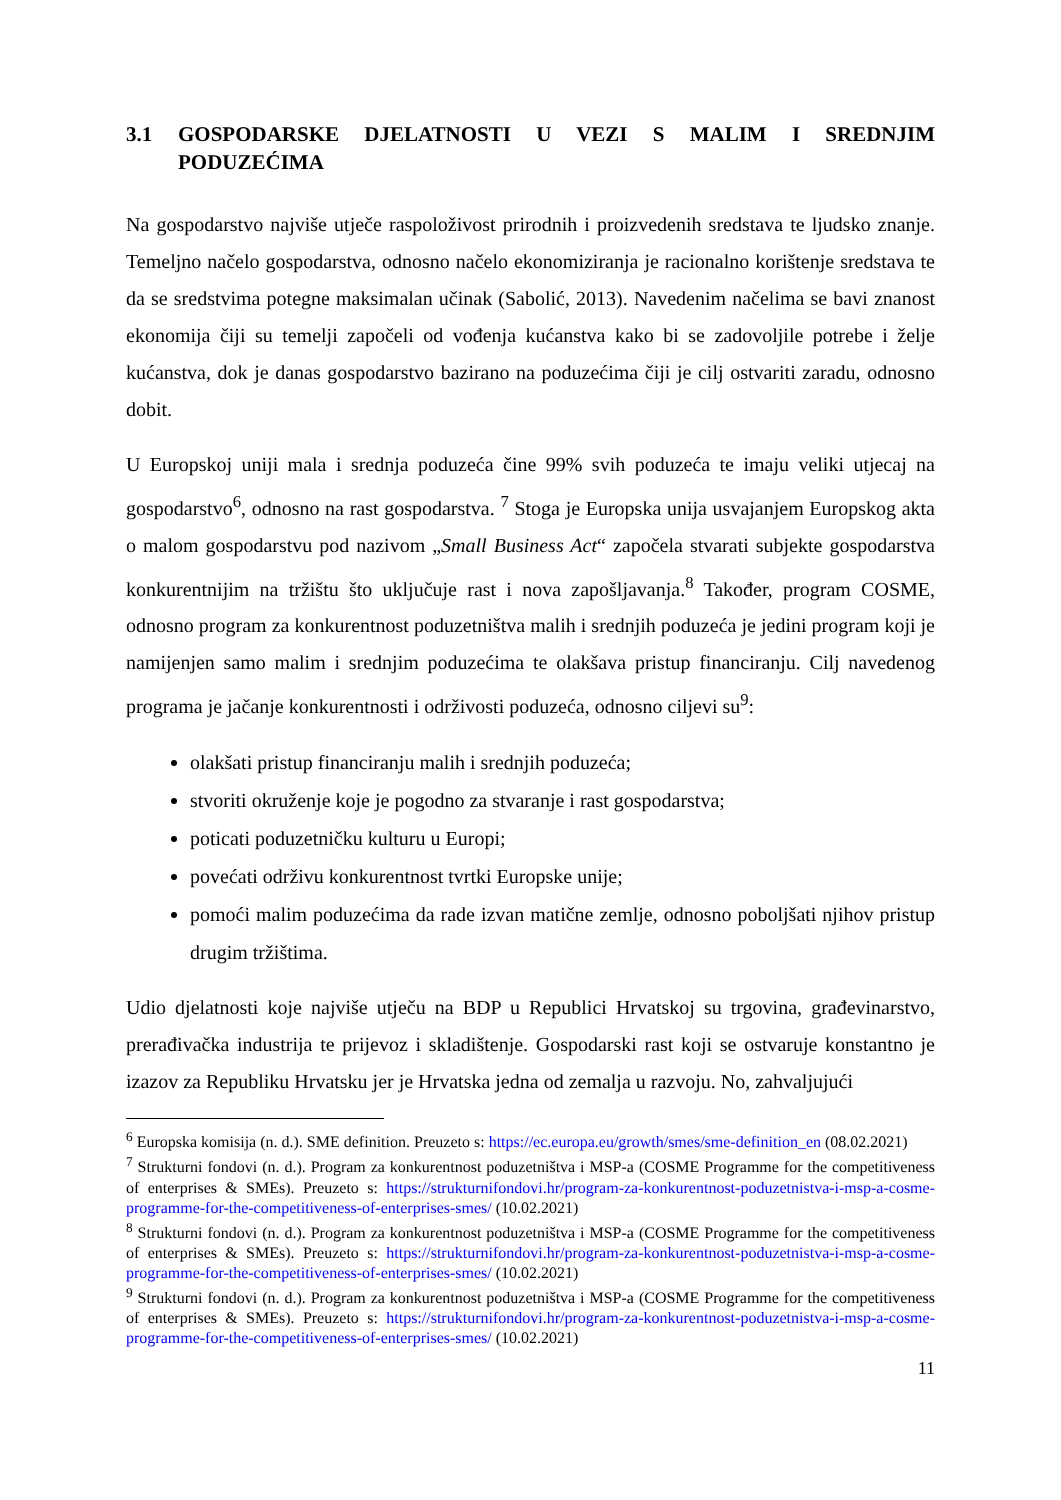3.1 GOSPODARSKE DJELATNOSTI U VEZI S MALIM I SREDNJIM PODUZEĆIMA
Na gospodarstvo najviše utječe raspoloživost prirodnih i proizvedenih sredstava te ljudsko znanje. Temeljno načelo gospodarstva, odnosno načelo ekonomiziranja je racionalno korištenje sredstava te da se sredstvima potegne maksimalan učinak (Sabolić, 2013). Navedenim načelima se bavi znanost ekonomija čiji su temelji započeli od vođenja kućanstva kako bi se zadovoljile potrebe i želje kućanstva, dok je danas gospodarstvo bazirano na poduzećima čiji je cilj ostvariti zaradu, odnosno dobit.
U Europskoj uniji mala i srednja poduzeća čine 99% svih poduzeća te imaju veliki utjecaj na gospodarstvo<sup>6</sup>, odnosno na rast gospodarstva. <sup>7</sup> Stoga je Europska unija usvajanjem Europskog akta o malom gospodarstvu pod nazivom „Small Business Act“ započela stvarati subjekte gospodarstva konkurentnijim na tržištu što uključuje rast i nova zapošljavanja.<sup>8</sup> Također, program COSME, odnosno program za konkurentnost poduzetništva malih i srednjih poduzeća je jedini program koji je namijenjen samo malim i srednjim poduzećima te olakšava pristup financiranju. Cilj navedenog programa je jačanje konkurentnosti i održivosti poduzeća, odnosno ciljevi su<sup>9</sup>:
olakšati pristup financiranju malih i srednjih poduzeća;
stvoriti okruženje koje je pogodno za stvaranje i rast gospodarstva;
poticati poduzetničku kulturu u Europi;
povećati održivu konkurentnost tvrtki Europske unije;
pomoći malim poduzećima da rade izvan matične zemlje, odnosno poboljšati njihov pristup drugim tržištima.
Udio djelatnosti koje najviše utječu na BDP u Republici Hrvatskoj su trgovina, građevinarstvo, prerađivačka industrija te prijevoz i skladištenje. Gospodarski rast koji se ostvaruje konstantno je izazov za Republiku Hrvatsku jer je Hrvatska jedna od zemalja u razvoju. No, zahvaljujući
<sup>6</sup> Europska komisija (n. d.). SME definition. Preuzeto s: https://ec.europa.eu/growth/smes/sme-definition_en (08.02.2021)
<sup>7</sup> Strukturni fondovi (n. d.). Program za konkurentnost poduzetništva i MSP-a (COSME Programme for the competitiveness of enterprises & SMEs). Preuzeto s: https://strukturnifondovi.hr/program-za-konkurentnost-poduzetnistva-i-msp-a-cosme-programme-for-the-competitiveness-of-enterprises-smes/ (10.02.2021)
<sup>8</sup> Strukturni fondovi (n. d.). Program za konkurentnost poduzetništva i MSP-a (COSME Programme for the competitiveness of enterprises & SMEs). Preuzeto s: https://strukturnifondovi.hr/program-za-konkurentnost-poduzetnistva-i-msp-a-cosme-programme-for-the-competitiveness-of-enterprises-smes/ (10.02.2021)
<sup>9</sup> Strukturni fondovi (n. d.). Program za konkurentnost poduzetništva i MSP-a (COSME Programme for the competitiveness of enterprises & SMEs). Preuzeto s: https://strukturnifondovi.hr/program-za-konkurentnost-poduzetnistva-i-msp-a-cosme-programme-for-the-competitiveness-of-enterprises-smes/ (10.02.2021)
11